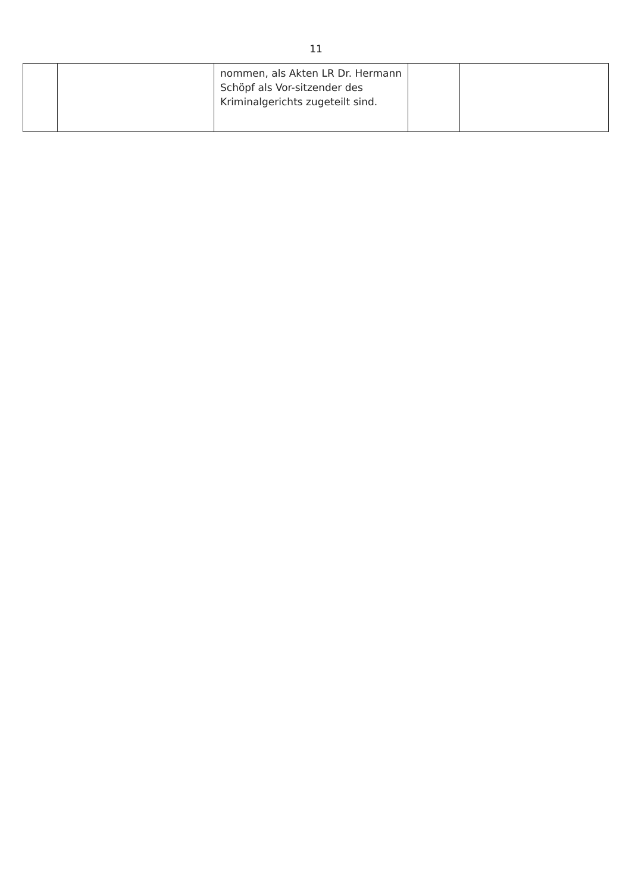11
| | | nommen, als Akten LR Dr. Hermann Schöpf als Vor-sitzender des Kriminalgerichts zugeteilt sind. | | |